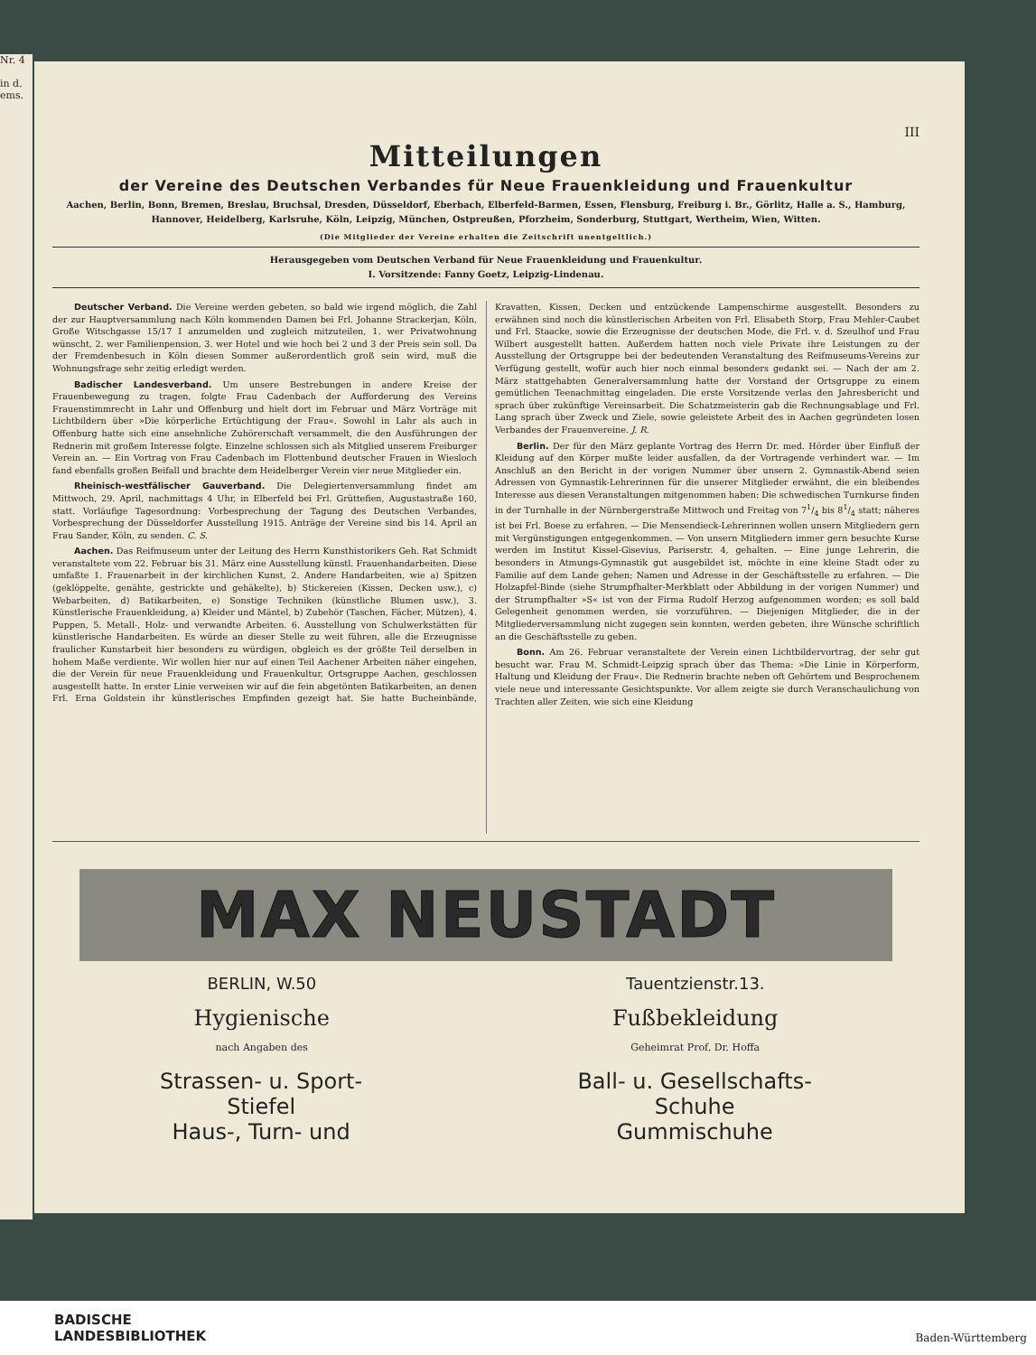Nr. 4
in d.
ems.
III
Mitteilungen
der Vereine des Deutschen Verbandes für Neue Frauenkleidung und Frauenkultur
Aachen, Berlin, Bonn, Bremen, Breslau, Bruchsal, Dresden, Düsseldorf, Eberbach, Elberfeld-Barmen, Essen, Flensburg, Freiburg i. Br., Görlitz, Halle a. S., Hamburg, Hannover, Heidelberg, Karlsruhe, Köln, Leipzig, München, Ostpreußen, Pforzheim, Sonderburg, Stuttgart, Wertheim, Wien, Witten.
(Die Mitglieder der Vereine erhalten die Zeitschrift unentgeltlich.)
Herausgegeben vom Deutschen Verband für Neue Frauenkleidung und Frauenkultur.
I. Vorsitzende: Fanny Goetz, Leipzig-Lindenau.
Deutscher Verband. Die Vereine werden gebeten, so bald wie irgend möglich, die Zahl der zur Hauptversammlung nach Köln kommenden Damen bei Frl. Johanne Strackerjan, Köln, Große Witschgasse 15/17 I anzumelden und zugleich mitzuteilen, 1. wer Privatwohnung wünscht, 2. wer Familienpension, 3. wer Hotel und wie hoch bei 2 und 3 der Preis sein soll. Da der Fremdenbesuch in Köln diesen Sommer außerordentlich groß sein wird, muß die Wohnungsfrage sehr zeitig erledigt werden.
Badischer Landesverband. Um unsere Bestrebungen in andere Kreise der Frauenbewegung zu tragen, folgte Frau Cadenbach der Aufforderung des Vereins Frauenstimmrecht in Lahr und Offenburg und hielt dort im Februar und März Vorträge mit Lichtbildern über »Die körperliche Ertüchtigung der Frau«. Sowohl in Lahr als auch in Offenburg hatte sich eine ansehnliche Zuhörerschaft versammelt, die den Ausführungen der Rednerin mit großem Interesse folgte. Einzelne schlossen sich als Mitglied unserem Freiburger Verein an. — Ein Vortrag von Frau Cadenbach im Flottenbund deutscher Frauen in Wiesloch fand ebenfalls großen Beifall und brachte dem Heidelberger Verein vier neue Mitglieder ein.
Rheinisch-westfälischer Gauverband. Die Delegiertenversammlung findet am Mittwoch, 29. April, nachmittags 4 Uhr, in Elberfeld bei Frl. Grüttefien, Augustastraße 160, statt. Vorläufige Tagesordnung: Vorbesprechung der Tagung des Deutschen Verbandes, Vorbesprechung der Düsseldorfer Ausstellung 1915. Anträge der Vereine sind bis 14. April an Frau Sander, Köln, zu senden. C. S.
Aachen. Das Reifmuseum unter der Leitung des Herrn Kunsthistorikers Geh. Rat Schmidt veranstaltete vom 22. Februar bis 31. März eine Ausstellung künstl. Frauenhandarbeiten. Diese umfaßte 1. Frauenarbeit in der kirchlichen Kunst, 2. Andere Handarbeiten, wie a) Spitzen (geklöppelte, genähte, gestrickte und gehäkelte), b) Stickereien (Kissen, Decken usw.), c) Webarbeiten, d) Batikarbeiten, e) Sonstige Techniken (künstliche Blumen usw.), 3. Künstlerische Frauenkleidung, a) Kleider und Mäntel, b) Zubehör (Taschen, Fächer, Mützen), 4. Puppen, 5. Metall-, Holz- und verwandte Arbeiten. 6. Ausstellung von Schulwerkstätten für künstlerische Handarbeiten. Es würde an dieser Stelle zu weit führen, alle die Erzeugnisse fraulicher Kunstarbeit hier besonders zu würdigen, obgleich es der größte Teil derselben in hohem Maße verdiente. Wir wollen hier nur auf einen Teil Aachener Arbeiten näher eingehen, die der Verein für neue Frauenkleidung und Frauenkultur, Ortsgruppe Aachen, geschlossen ausgestellt hatte. In erster Linie verweisen wir auf die fein abgetönten Batikarbeiten, an denen Frl. Erna Goldstein ihr künstlerisches Empfinden gezeigt hat. Sie hatte Bucheinbände, Kravatten, Kissen, Decken und entzückende Lampenschirme ausgestellt. Besonders zu erwähnen sind noch die künstlerischen Arbeiten von Frl. Elisabeth Storp, Frau Mehler-Caubet und Frl. Staacke, sowie die Erzeugnisse der deutschen Mode, die Frl. v. d. Szeulhof und Frau Wilbert ausgestellt hatten. Außerdem hatten noch viele Private ihre Leistungen zu der Ausstellung der Ortsgruppe bei der bedeutenden Veranstaltung des Reifmuseums-Vereins zur Verfügung gestellt, wofür auch hier noch einmal besonders gedankt sei. — Nach der am 2. März stattgehabten Generalversammlung hatte der Vorstand der Ortsgruppe zu einem gemütlichen Teenachmittag eingeladen. Die erste Vorsitzende verlas den Jahresbericht und sprach über zukünftige Vereinsarbeit. Die Schatzmeisterin gab die Rechnungsablage und Frl. Lang sprach über Zweck und Ziele, sowie geleistete Arbeit des in Aachen gegründeten losen Verbandes der Frauenvereine. J. R.
Berlin. Der für den März geplante Vortrag des Herrn Dr. med. Hörder über Einfluß der Kleidung auf den Körper mußte leider ausfallen, da der Vortragende verhindert war. — Im Anschluß an den Bericht in der vorigen Nummer über unsern 2. Gymnastik-Abend seien Adressen von Gymnastik-Lehrerinnen für die unserer Mitglieder erwähnt, die ein bleibendes Interesse aus diesen Veranstaltungen mitgenommen haben: Die schwedischen Turnkurse finden in der Turnhalle in der Nürnbergerstraße Mittwoch und Freitag von 71/4 bis 81/4 statt; näheres ist bei Frl. Boese zu erfahren. — Die Mensendieck-Lehrerinnen wollen unsern Mitgliedern gern mit Vergünstigungen entgegenkommen. — Von unsern Mitgliedern immer gern besuchte Kurse werden im Institut Kissel-Gisevius, Pariserstr. 4, gehalten. — Eine junge Lehrerin, die besonders in Atmungs-Gymnastik gut ausgebildet ist, möchte in eine kleine Stadt oder zu Familie auf dem Lande gehen; Namen und Adresse in der Geschäftsstelle zu erfahren. — Die Holzapfel-Binde (siehe Strumpfhalter-Merkblatt oder Abbildung in der vorigen Nummer) und der Strumpfhalter »S« ist von der Firma Rudolf Herzog aufgenommen worden; es soll bald Gelegenheit genommen werden, sie vorzuführen. — Diejenigen Mitglieder, die in der Mitgliederversammlung nicht zugegen sein konnten, werden gebeten, ihre Wünsche schriftlich an die Geschäftsstelle zu geben.
Bonn. Am 26. Februar veranstaltete der Verein einen Lichtbildervortrag, der sehr gut besucht war. Frau M. Schmidt-Leipzig sprach über das Thema: »Die Linie in Körperform, Haltung und Kleidung der Frau«. Die Rednerin brachte neben oft Gehörtem und Besprochenem viele neue und interessante Gesichtspunkte. Vor allem zeigte sie durch Veranschaulichung von Trachten aller Zeiten, wie sich eine Kleidung
MAX NEUSTADT
BERLIN, W.50 Tauentzienstr.13.
Hygienische
nach Angaben des Fußbekleidung
Geheimrat Prof. Dr. Hoffa
Strassen- u. Sport-
Stiefel
Haus-, Turn- und Ball- u. Gesellschafts-
Schuhe
Gummischuhe
BADISCHE
LANDESBIBLIOTHEK
Baden-Württemberg